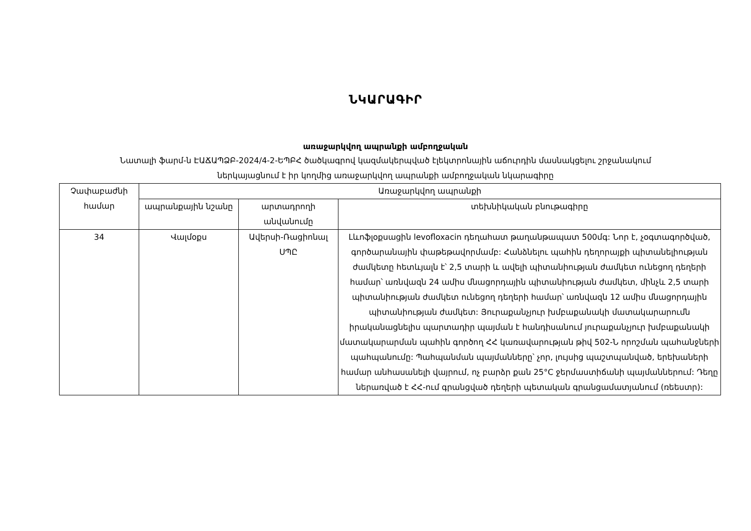ՆԿԱՐԱԳԻՐ
առաջարկվող ապրանքի ամբողջական
Նատալի ֆարմ-ն ԷԱՃԱՊՁԲ-2024/4-2-ԵՊԲՀ ծածկագրով կազմակերպված էլեկտրոնային աճուրդին մասնակցելու շրջանակում
ներկայացնում է իր կողմից առաջարկվող ապրանքի ամբողջական նկարագիրը
| Չափաբաժնի համար | Առաջարկվող ապրանքի | | |
| --- | --- | --- | --- |
| | ապրանքային նշանը | արտադրողի անվանումը | տեխնիկական բնութագիրը |
| 34 | Վալմօքս | Ավերսի-Ռացիոնալ ՍՊԸ | Լևոֆլօքսացին levofloxacin դեղահատ թաղանթապատ 500մգ: Նոր է, չօգտագործված, գործարանային փաթեթավորմամբ: Հանձնելու պահին դեղորայքի պիտանելիության ժամկետը հետևյալն է՝ 2,5 տարի և ավելի պիտանիության ժամկետ ունեցող դեղերի համար՝ առնվազն 24 ամիս մնացորդային պիտանիության ժամկետ, մինչև 2,5 տարի պիտանիության ժամկետ ունեցող դեղերի համար՝ առնվազն 12 ամիս մնացորդային պիտանիության ժամկետ: Յուրաքանչյուր խմբաքանակի մատակարարումն իրականացնելիս պարտադիր պայման է հանդիսանում յուրաքանչյուր խմբաքանակի մատակարարման պահին գործող ՀՀ կառավարության թիվ 502-Ն որոշման պահանջների պահպանումը: Պահպանման պայմանները՝ չոր, լույսից պաշտպանված, երեխաների համար անհասանելի վայրում, ոչ բարձր քան 25°C ջերմաստիճանի պայմաններում: Դեղը ներառված է ՀՀ-ում գրանցված դեղերի պետական գրանցամատյանում (ռեեստր): |